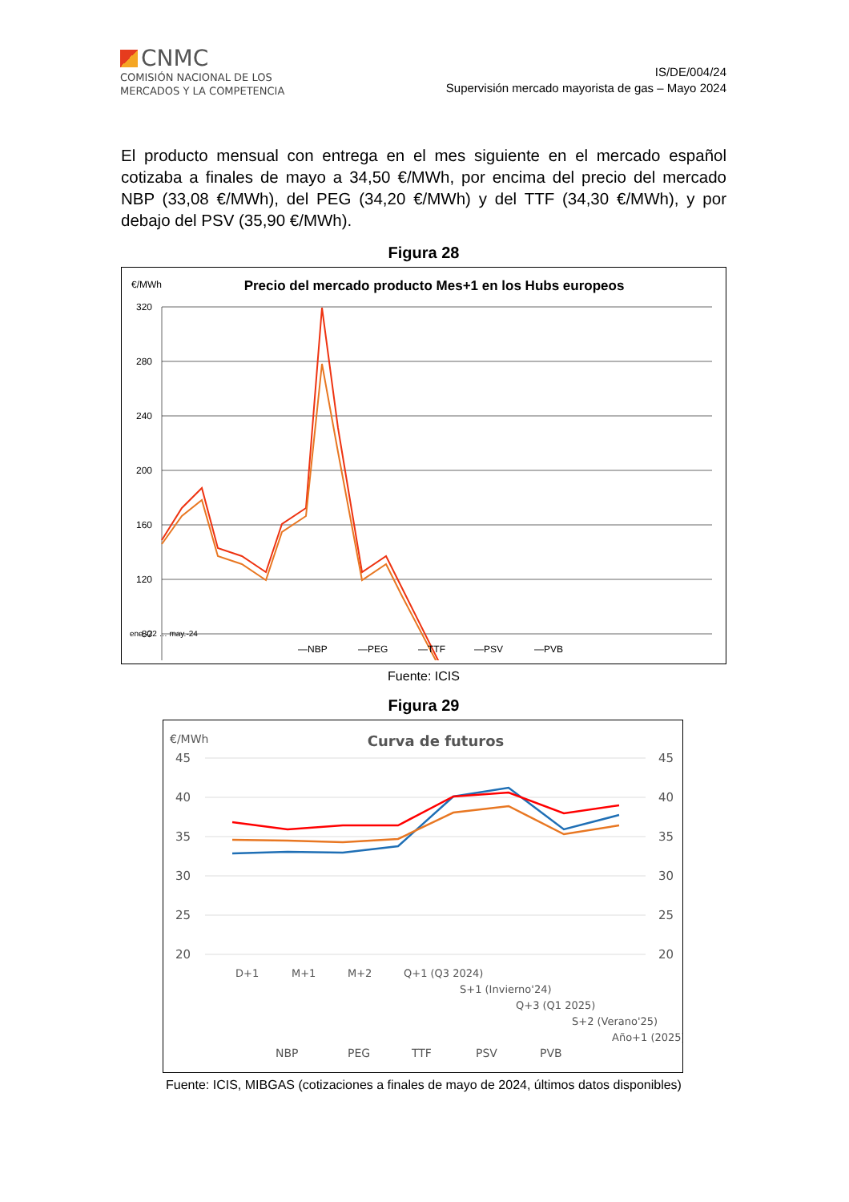CNMC
COMISIÓN NACIONAL DE LOS
MERCADOS Y LA COMPETENCIA
IS/DE/004/24
Supervisión mercado mayorista de gas – Mayo 2024
El producto mensual con entrega en el mes siguiente en el mercado español cotizaba a finales de mayo a 34,50 €/MWh, por encima del precio del mercado NBP (33,08 €/MWh), del PEG (34,20 €/MWh) y del TTF (34,30 €/MWh), y por debajo del PSV (35,90 €/MWh).
Figura 28
€/MWh
Precio del mercado producto Mes+1 en los Hubs europeos
320
280
240
200
160
120
80
—NBP
—PEG
—TTF
—PSV
—PVB
ene.-22 … may.-24
Fuente: ICIS
Figura 29
€/MWh
Curva de futuros
45
40
35
30
25
20
45
40
35
30
25
20
D+1
M+1
M+2
Q+1 (Q3 2024)
S+1 (Invierno'24)
Q+3 (Q1 2025)
S+2 (Verano'25)
Año+1 (2025)
NBP
PEG
TTF
PSV
PVB
Fuente: ICIS, MIBGAS (cotizaciones a finales de mayo de 2024, últimos datos disponibles)